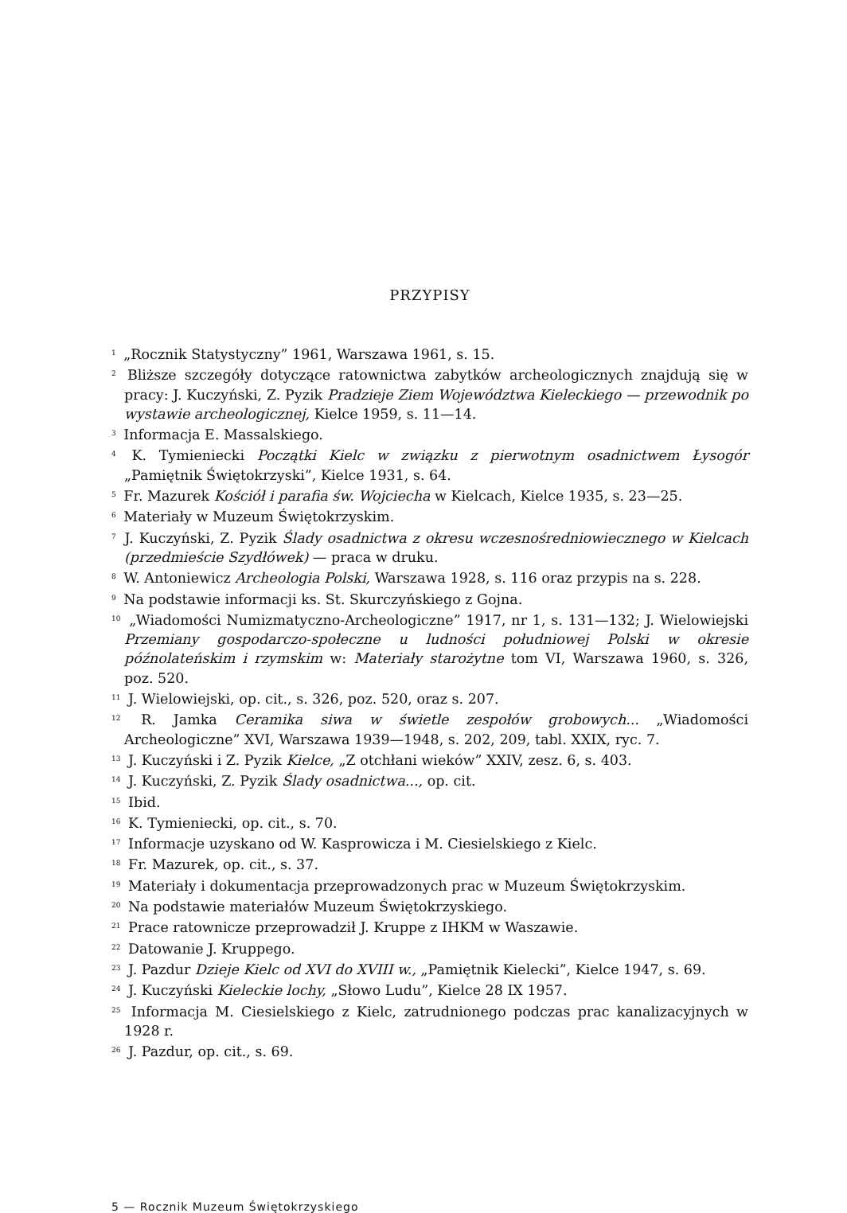PRZYPISY
<sup>1</sup> „Rocznik Statystyczny” 1961, Warszawa 1961, s. 15.
<sup>2</sup> Bliższe szczegóły dotyczące ratownictwa zabytków archeologicznych znajdują się w pracy: J. Kuczyński, Z. Pyzik Pradzieje Ziem Województwa Kieleckiego — przewodnik po wystawie archeologicznej, Kielce 1959, s. 11—14.
<sup>3</sup> Informacja E. Massalskiego.
<sup>4</sup> K. Tymieniecki Początki Kielc w związku z pierwotnym osadnictwem Łysogór „Pamiętnik Świętokrzyski”, Kielce 1931, s. 64.
<sup>5</sup> Fr. Mazurek Kościół i parafia św. Wojciecha w Kielcach, Kielce 1935, s. 23—25.
<sup>6</sup> Materiały w Muzeum Świętokrzyskim.
<sup>7</sup> J. Kuczyński, Z. Pyzik Ślady osadnictwa z okresu wczesnośredniowiecznego w Kielcach (przedmieście Szydłówek) — praca w druku.
<sup>8</sup> W. Antoniewicz Archeologia Polski, Warszawa 1928, s. 116 oraz przypis na s. 228.
<sup>9</sup> Na podstawie informacji ks. St. Skurczyńskiego z Gojna.
<sup>10</sup> „Wiadomości Numizmatyczno-Archeologiczne” 1917, nr 1, s. 131—132; J. Wielowiejski Przemiany gospodarczo-społeczne u ludności południowej Polski w okresie późnolateńskim i rzymskim w: Materiały starożytne tom VI, Warszawa 1960, s. 326, poz. 520.
<sup>11</sup> J. Wielowiejski, op. cit., s. 326, poz. 520, oraz s. 207.
<sup>12</sup> R. Jamka Ceramika siwa w świetle zespołów grobowych... „Wiadomości Archeologiczne” XVI, Warszawa 1939—1948, s. 202, 209, tabl. XXIX, ryc. 7.
<sup>13</sup> J. Kuczyński i Z. Pyzik Kielce, „Z otchłani wieków” XXIV, zesz. 6, s. 403.
<sup>14</sup> J. Kuczyński, Z. Pyzik Ślady osadnictwa..., op. cit.
<sup>15</sup> Ibid.
<sup>16</sup> K. Tymieniecki, op. cit., s. 70.
<sup>17</sup> Informacje uzyskano od W. Kasprowicza i M. Ciesielskiego z Kielc.
<sup>18</sup> Fr. Mazurek, op. cit., s. 37.
<sup>19</sup> Materiały i dokumentacja przeprowadzonych prac w Muzeum Świętokrzyskim.
<sup>20</sup> Na podstawie materiałów Muzeum Świętokrzyskiego.
<sup>21</sup> Prace ratownicze przeprowadził J. Kruppe z IHKM w Waszawie.
<sup>22</sup> Datowanie J. Kruppego.
<sup>23</sup> J. Pazdur Dzieje Kielc od XVI do XVIII w., „Pamiętnik Kielecki”, Kielce 1947, s. 69.
<sup>24</sup> J. Kuczyński Kieleckie lochy, „Słowo Ludu”, Kielce 28 IX 1957.
<sup>25</sup> Informacja M. Ciesielskiego z Kielc, zatrudnionego podczas prac kanalizacyjnych w 1928 r.
<sup>26</sup> J. Pazdur, op. cit., s. 69.
5 — Rocznik Muzeum Świętokrzyskiego